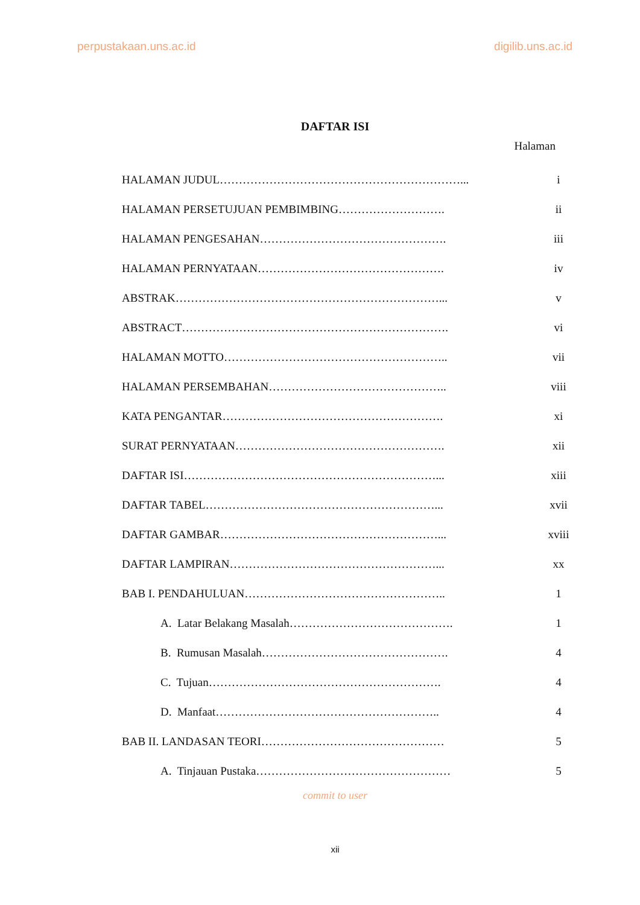perpustakaan.uns.ac.id digilib.uns.ac.id
DAFTAR ISI
Halaman
| HALAMAN JUDUL………………………………………………………... | i |
| HALAMAN PERSETUJUAN PEMBIMBING………………………. | ii |
| HALAMAN PENGESAHAN…………………………………………. | iii |
| HALAMAN PERNYATAAN…………………………………………. | iv |
| ABSTRAK……………………………………………………………... | v |
| ABSTRACT……………………………………………………………. | vi |
| HALAMAN MOTTO………………………………………………….. | vii |
| HALAMAN PERSEMBAHAN……………………………………….. | viii |
| KATA PENGANTAR…………………………………………………. | xi |
| SURAT PERNYATAAN………………………………………………. | xii |
| DAFTAR ISI…………………………………………………………... | xiii |
| DAFTAR TABEL……………………………………………………... | xvii |
| DAFTAR GAMBAR…………………………………………………... | xviii |
| DAFTAR LAMPIRAN………………………………………………... | xx |
| BAB I. PENDAHULUAN…………………………………………….. | 1 |
| A. Latar Belakang Masalah……………………………………. | 1 |
| B. Rumusan Masalah…………………………………………. | 4 |
| C. Tujuan……………………………………………………. | 4 |
| D. Manfaat………………………………………………….. | 4 |
| BAB II. LANDASAN TEORI………………………………………… | 5 |
| A. Tinjauan Pustaka…………………………………………… | 5 |
commit to user
xii